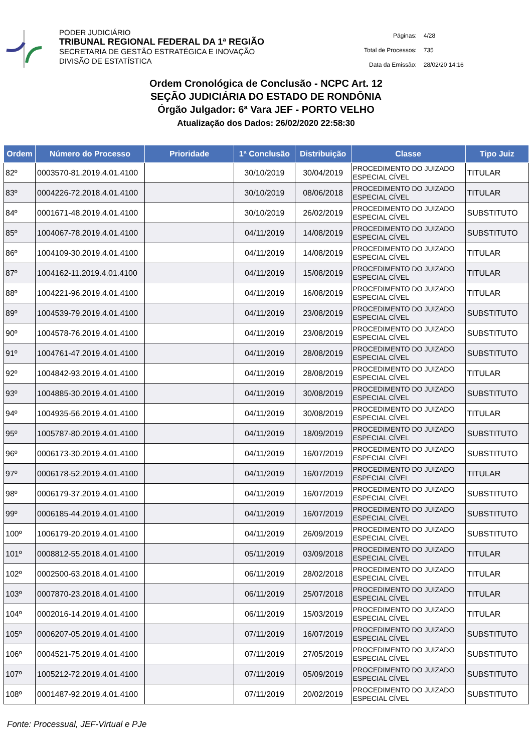PODER JUDICIÁRIO
TRIBUNAL REGIONAL FEDERAL DA 1ª REGIÃO
SECRETARIA DE GESTÃO ESTRATÉGICA E INOVAÇÃO
DIVISÃO DE ESTATÍSTICA
| Páginas: | 4/28 |
| Total de Processos: | 735 |
| Data da Emissão: | 28/02/20 14:16 |
Ordem Cronológica de Conclusão - NCPC Art. 12
SEÇÃO JUDICIÁRIA DO ESTADO DE RONDÔNIA
Órgão Julgador: 6ª Vara JEF - PORTO VELHO
Atualização dos Dados: 26/02/2020 22:58:30
| Ordem | Número do Processo | Prioridade | 1ª Conclusão | Distribuição | Classe | Tipo Juiz |
| --- | --- | --- | --- | --- | --- | --- |
| 82º | 0003570-81.2019.4.01.4100 | | 30/10/2019 | 30/04/2019 | PROCEDIMENTO DO JUIZADO ESPECIAL CÍVEL | TITULAR |
| 83º | 0004226-72.2018.4.01.4100 | | 30/10/2019 | 08/06/2018 | PROCEDIMENTO DO JUIZADO ESPECIAL CÍVEL | TITULAR |
| 84º | 0001671-48.2019.4.01.4100 | | 30/10/2019 | 26/02/2019 | PROCEDIMENTO DO JUIZADO ESPECIAL CÍVEL | SUBSTITUTO |
| 85º | 1004067-78.2019.4.01.4100 | | 04/11/2019 | 14/08/2019 | PROCEDIMENTO DO JUIZADO ESPECIAL CÍVEL | SUBSTITUTO |
| 86º | 1004109-30.2019.4.01.4100 | | 04/11/2019 | 14/08/2019 | PROCEDIMENTO DO JUIZADO ESPECIAL CÍVEL | TITULAR |
| 87º | 1004162-11.2019.4.01.4100 | | 04/11/2019 | 15/08/2019 | PROCEDIMENTO DO JUIZADO ESPECIAL CÍVEL | TITULAR |
| 88º | 1004221-96.2019.4.01.4100 | | 04/11/2019 | 16/08/2019 | PROCEDIMENTO DO JUIZADO ESPECIAL CÍVEL | TITULAR |
| 89º | 1004539-79.2019.4.01.4100 | | 04/11/2019 | 23/08/2019 | PROCEDIMENTO DO JUIZADO ESPECIAL CÍVEL | SUBSTITUTO |
| 90º | 1004578-76.2019.4.01.4100 | | 04/11/2019 | 23/08/2019 | PROCEDIMENTO DO JUIZADO ESPECIAL CÍVEL | SUBSTITUTO |
| 91º | 1004761-47.2019.4.01.4100 | | 04/11/2019 | 28/08/2019 | PROCEDIMENTO DO JUIZADO ESPECIAL CÍVEL | SUBSTITUTO |
| 92º | 1004842-93.2019.4.01.4100 | | 04/11/2019 | 28/08/2019 | PROCEDIMENTO DO JUIZADO ESPECIAL CÍVEL | TITULAR |
| 93º | 1004885-30.2019.4.01.4100 | | 04/11/2019 | 30/08/2019 | PROCEDIMENTO DO JUIZADO ESPECIAL CÍVEL | SUBSTITUTO |
| 94º | 1004935-56.2019.4.01.4100 | | 04/11/2019 | 30/08/2019 | PROCEDIMENTO DO JUIZADO ESPECIAL CÍVEL | TITULAR |
| 95º | 1005787-80.2019.4.01.4100 | | 04/11/2019 | 18/09/2019 | PROCEDIMENTO DO JUIZADO ESPECIAL CÍVEL | SUBSTITUTO |
| 96º | 0006173-30.2019.4.01.4100 | | 04/11/2019 | 16/07/2019 | PROCEDIMENTO DO JUIZADO ESPECIAL CÍVEL | SUBSTITUTO |
| 97º | 0006178-52.2019.4.01.4100 | | 04/11/2019 | 16/07/2019 | PROCEDIMENTO DO JUIZADO ESPECIAL CÍVEL | TITULAR |
| 98º | 0006179-37.2019.4.01.4100 | | 04/11/2019 | 16/07/2019 | PROCEDIMENTO DO JUIZADO ESPECIAL CÍVEL | SUBSTITUTO |
| 99º | 0006185-44.2019.4.01.4100 | | 04/11/2019 | 16/07/2019 | PROCEDIMENTO DO JUIZADO ESPECIAL CÍVEL | SUBSTITUTO |
| 100º | 1006179-20.2019.4.01.4100 | | 04/11/2019 | 26/09/2019 | PROCEDIMENTO DO JUIZADO ESPECIAL CÍVEL | SUBSTITUTO |
| 101º | 0008812-55.2018.4.01.4100 | | 05/11/2019 | 03/09/2018 | PROCEDIMENTO DO JUIZADO ESPECIAL CÍVEL | TITULAR |
| 102º | 0002500-63.2018.4.01.4100 | | 06/11/2019 | 28/02/2018 | PROCEDIMENTO DO JUIZADO ESPECIAL CÍVEL | TITULAR |
| 103º | 0007870-23.2018.4.01.4100 | | 06/11/2019 | 25/07/2018 | PROCEDIMENTO DO JUIZADO ESPECIAL CÍVEL | TITULAR |
| 104º | 0002016-14.2019.4.01.4100 | | 06/11/2019 | 15/03/2019 | PROCEDIMENTO DO JUIZADO ESPECIAL CÍVEL | TITULAR |
| 105º | 0006207-05.2019.4.01.4100 | | 07/11/2019 | 16/07/2019 | PROCEDIMENTO DO JUIZADO ESPECIAL CÍVEL | SUBSTITUTO |
| 106º | 0004521-75.2019.4.01.4100 | | 07/11/2019 | 27/05/2019 | PROCEDIMENTO DO JUIZADO ESPECIAL CÍVEL | SUBSTITUTO |
| 107º | 1005212-72.2019.4.01.4100 | | 07/11/2019 | 05/09/2019 | PROCEDIMENTO DO JUIZADO ESPECIAL CÍVEL | SUBSTITUTO |
| 108º | 0001487-92.2019.4.01.4100 | | 07/11/2019 | 20/02/2019 | PROCEDIMENTO DO JUIZADO ESPECIAL CÍVEL | SUBSTITUTO |
Fonte: Processual, JEF-Virtual e PJe